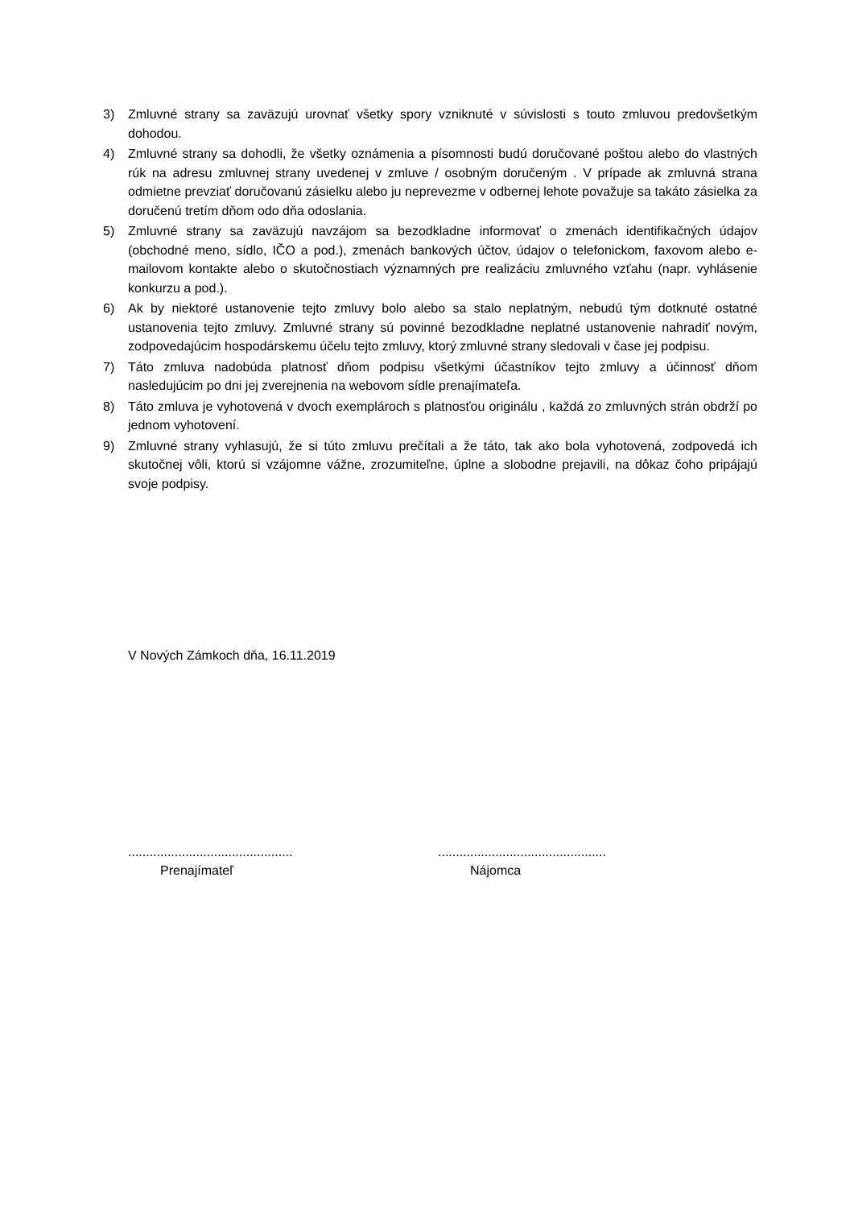3) Zmluvné strany sa zaväzujú urovnať všetky spory vzniknuté v súvislosti s touto zmluvou predovšetkým dohodou.
4) Zmluvné strany sa dohodli, že všetky oznámenia a písomnosti budú doručované poštou alebo do vlastných rúk na adresu zmluvnej strany uvedenej v zmluve / osobným doručeným . V prípade ak zmluvná strana odmietne prevziať doručovanú zásielku alebo ju neprevezme v odbernej lehote považuje sa takáto zásielka za doručenú tretím dňom odo dňa odoslania.
5) Zmluvné strany sa zaväzujú navzájom sa bezodkladne informovať o zmenách identifikačných údajov (obchodné meno, sídlo, IČO a pod.), zmenách bankových účtov, údajov o telefonickom, faxovom alebo e-mailovom kontakte alebo o skutočnostiach významných pre realizáciu zmluvného vzťahu (napr. vyhlásenie konkurzu a pod.).
6) Ak by niektoré ustanovenie tejto zmluvy bolo alebo sa stalo neplatným, nebudú tým dotknuté ostatné ustanovenia tejto zmluvy. Zmluvné strany sú povinné bezodkladne neplatné ustanovenie nahradiť novým, zodpovedajúcim hospodárskemu účelu tejto zmluvy, ktorý zmluvné strany sledovali v čase jej podpisu.
7) Táto zmluva nadobúda platnosť dňom podpisu všetkými účastníkov tejto zmluvy a účinnosť dňom nasledujúcim po dni jej zverejnenia na webovom sídle prenajímateľa.
8) Táto zmluva je vyhotovená v dvoch exemplároch s platnosťou originálu , každá zo zmluvných strán obdrží po jednom vyhotovení.
9) Zmluvné strany vyhlasujú, že si túto zmluvu prečítali a že táto, tak ako bola vyhotovená, zodpovedá ich skutočnej vôli, ktorú si vzájomne vážne, zrozumiteľne, úplne a slobodne prejavili, na dôkaz čoho pripájajú svoje podpisy.
V Nových Zámkoch dňa, 16.11.2019
..............................................
Prenajímateľ
...............................................
Nájomca